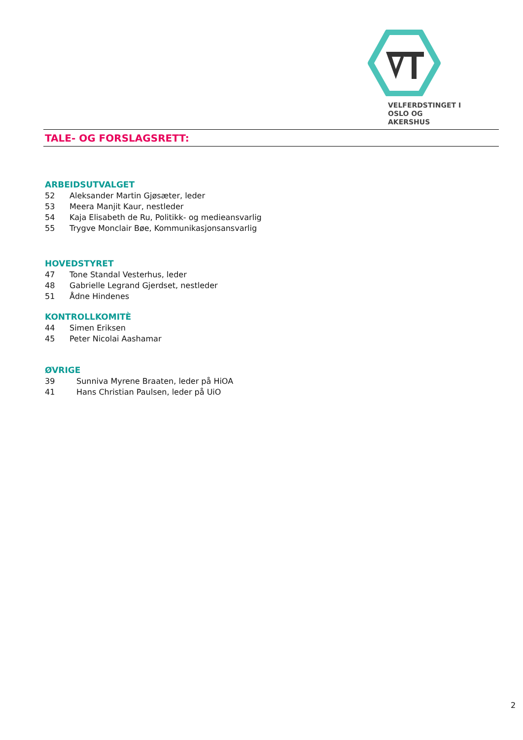VELFERDSTINGET I
OSLO OG AKERSHUS
TALE- OG FORSLAGSRETT:
ARBEIDSUTVALGET
52 Aleksander Martin Gjøsæter, leder
53 Meera Manjit Kaur, nestleder
54 Kaja Elisabeth de Ru, Politikk- og medieansvarlig
55 Trygve Monclair Bøe, Kommunikasjonsansvarlig
HOVEDSTYRET
47 Tone Standal Vesterhus, leder
48 Gabrielle Legrand Gjerdset, nestleder
51 Ådne Hindenes
KONTROLLKOMITÈ
44 Simen Eriksen
45 Peter Nicolai Aashamar
ØVRIGE
39 Sunniva Myrene Braaten, leder på HiOA
41 Hans Christian Paulsen, leder på UiO
2